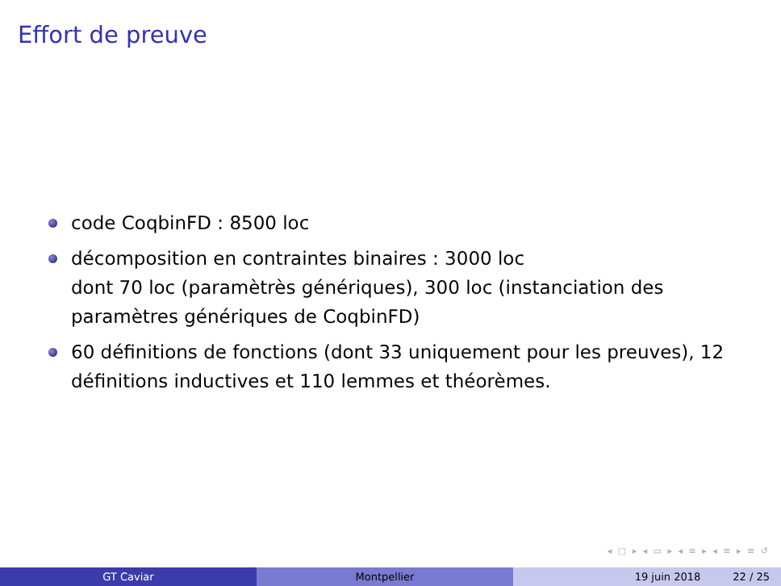Effort de preuve
code CoqbinFD : 8500 loc
décomposition en contraintes binaires : 3000 loc
dont 70 loc (paramètrès génériques), 300 loc (instanciation des paramètres génériques de CoqbinFD)
60 définitions de fonctions (dont 33 uniquement pour les preuves), 12 définitions inductives et 110 lemmes et théorèmes.
◂ □ ▸ ◂ ▭ ▸ ◂ ≡ ▸ ◂ ≡ ▸ ≡ ↺
GT Caviar Montpellier 19 juin 2018 22 / 25